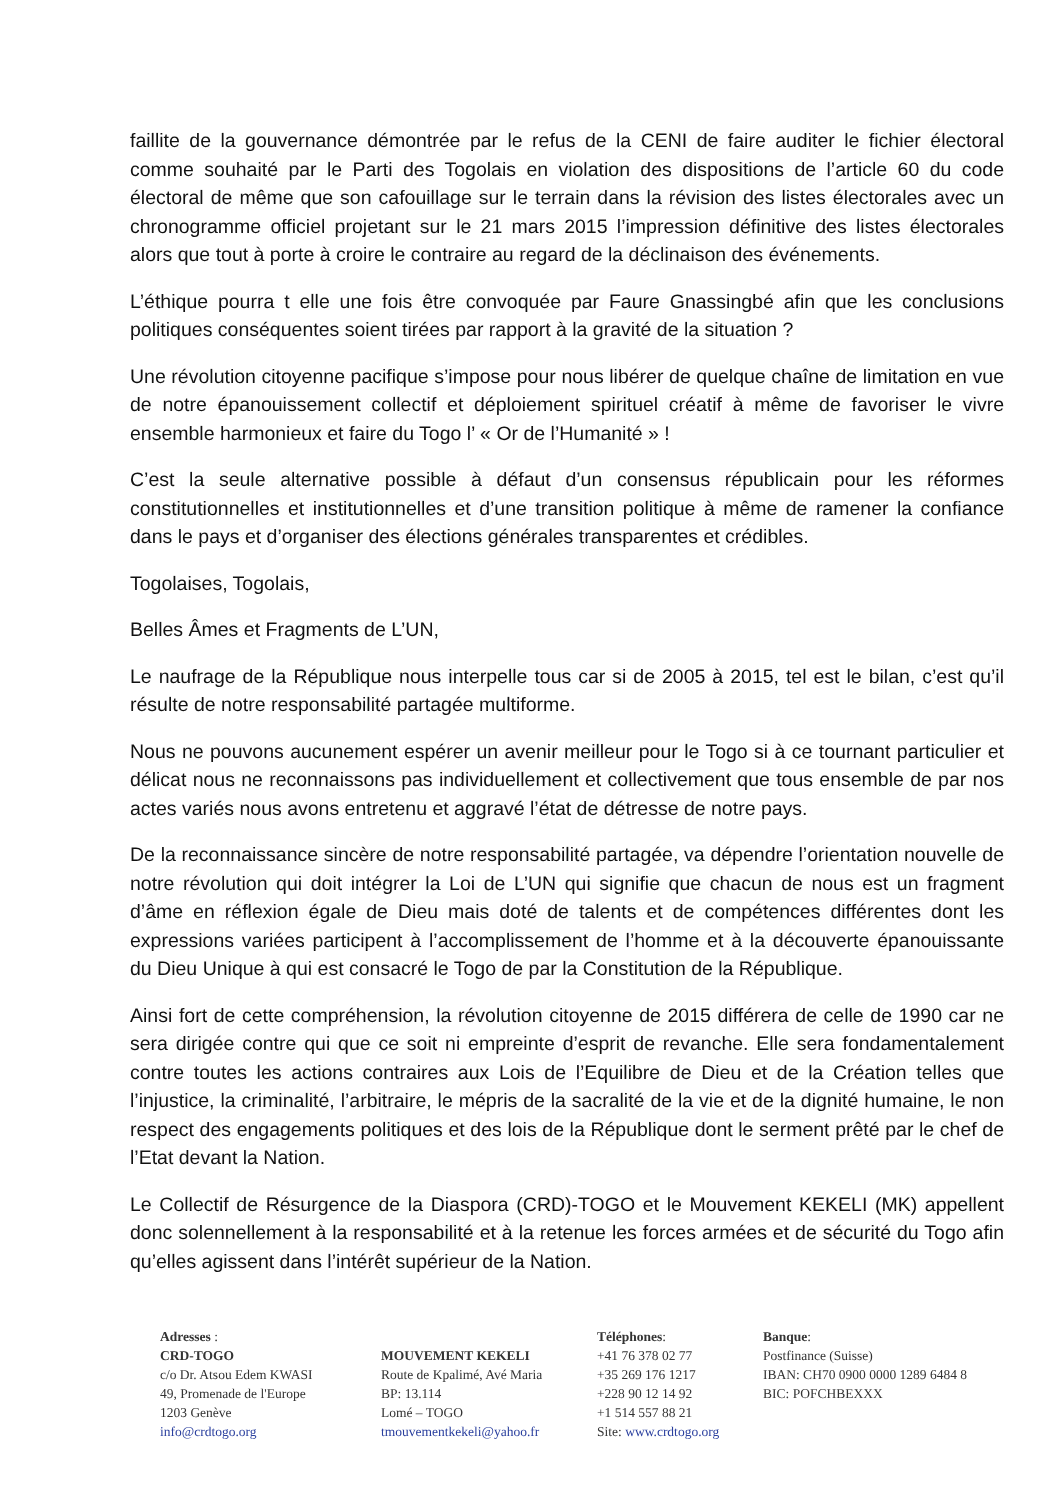faillite de la gouvernance démontrée par le refus de la CENI de faire auditer le fichier électoral comme souhaité par le Parti des Togolais en violation des dispositions de l’article 60 du code électoral de même que son cafouillage sur le terrain dans la révision des listes électorales avec un chronogramme officiel projetant sur le 21 mars 2015 l’impression définitive des listes électorales alors que tout à porte à croire le contraire au regard de la déclinaison des événements.
L’éthique pourra t elle une fois être convoquée par Faure Gnassingbé afin que les conclusions politiques conséquentes soient tirées par rapport à la gravité de la situation ?
Une révolution citoyenne pacifique s’impose pour nous libérer de quelque chaîne de limitation en vue de notre épanouissement collectif et déploiement spirituel créatif à même de favoriser le vivre ensemble harmonieux et faire du Togo l’ « Or de l’Humanité » !
C’est la seule alternative possible à défaut d’un consensus républicain pour les réformes constitutionnelles et institutionnelles et d’une transition politique à même de ramener la confiance dans le pays et d’organiser des élections générales transparentes et crédibles.
Togolaises, Togolais,
Belles Âmes et Fragments de L’UN,
Le naufrage de la République nous interpelle tous car si de 2005 à 2015, tel est le bilan, c’est qu’il résulte de notre responsabilité partagée multiforme.
Nous ne pouvons aucunement espérer un avenir meilleur pour le Togo si à ce tournant particulier et délicat nous ne reconnaissons pas individuellement et collectivement que tous ensemble de par nos actes variés nous avons entretenu et aggravé l’état de détresse de notre pays.
De la reconnaissance sincère de notre responsabilité partagée, va dépendre l’orientation nouvelle de notre révolution qui doit intégrer la Loi de L’UN qui signifie que chacun de nous est un fragment d’âme en réflexion égale de Dieu mais doté de talents et de compétences différentes dont les expressions variées participent à l’accomplissement de l’homme et à la découverte épanouissante du Dieu Unique à qui est consacré le Togo de par la Constitution de la République.
Ainsi fort de cette compréhension, la révolution citoyenne de 2015 différera de celle de 1990 car ne sera dirigée contre qui que ce soit ni empreinte d’esprit de revanche. Elle sera fondamentalement contre toutes les actions contraires aux Lois de l’Equilibre de Dieu et de la Création telles que l’injustice, la criminalité, l’arbitraire, le mépris de la sacralité de la vie et de la dignité humaine, le non respect des engagements politiques et des lois de la République dont le serment prêté par le chef de l’Etat devant la Nation.
Le Collectif de Résurgence de la Diaspora (CRD)-TOGO et le Mouvement KEKELI (MK) appellent donc solennellement à la responsabilité et à la retenue les forces armées et de sécurité du Togo afin qu’elles agissent dans l’intérêt supérieur de la Nation.
Adresses :
CRD-TOGO
c/o Dr. Atsou Edem KWASI
49, Promenade de l'Europe
1203 Genève
info@crdtogo.org
MOUVEMENT KEKELI
Route de Kpalimé, Avé Maria
BP: 13.114
Lomé – TOGO
tmouvementkekeli@yahoo.fr
Téléphones:
+41 76 378 02 77
+35 269 176 1217
+228 90 12 14 92
+1 514 557 88 21
Site: www.crdtogo.org
Banque:
Postfinance (Suisse)
IBAN: CH70 0900 0000 1289 6484 8
BIC: POFCHBEXXX